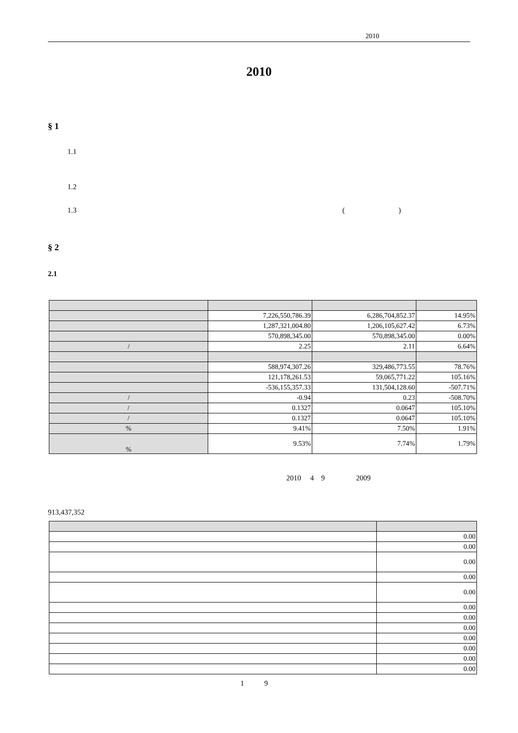2010
2010
§ 1
1.1
1.2
1.3 ()
§ 2
2.1
| | 7,226,550,786.39 | 6,286,704,852.37 | 14.95% |
| | 1,287,321,004.80 | 1,206,105,627.42 | 6.73% |
| | 570,898,345.00 | 570,898,345.00 | 0.00% |
| / | 2.25 | 2.11 | 6.64% |
| | 588,974,307.26 | 329,486,773.55 | 78.76% |
| | 121,178,261.53 | 59,065,771.22 | 105.16% |
| | -536,155,357.33 | 131,504,128.60 | -507.71% |
| / | -0.94 | 0.23 | -508.70% |
| / | 0.1327 | 0.0647 | 105.10% |
| / | 0.1327 | 0.0647 | 105.10% |
| % | 9.41% | 7.50% | 1.91% |
| % | 9.53% | 7.74% | 1.79% |
2010 4 9 2009
913,437,352
| | 0.00 |
| | 0.00 |
| | 0.00 |
| | 0.00 |
| | 0.00 |
| | 0.00 |
| | 0.00 |
| | 0.00 |
| | 0.00 |
| | 0.00 |
| | 0.00 |
| | 0.00 |
1 9